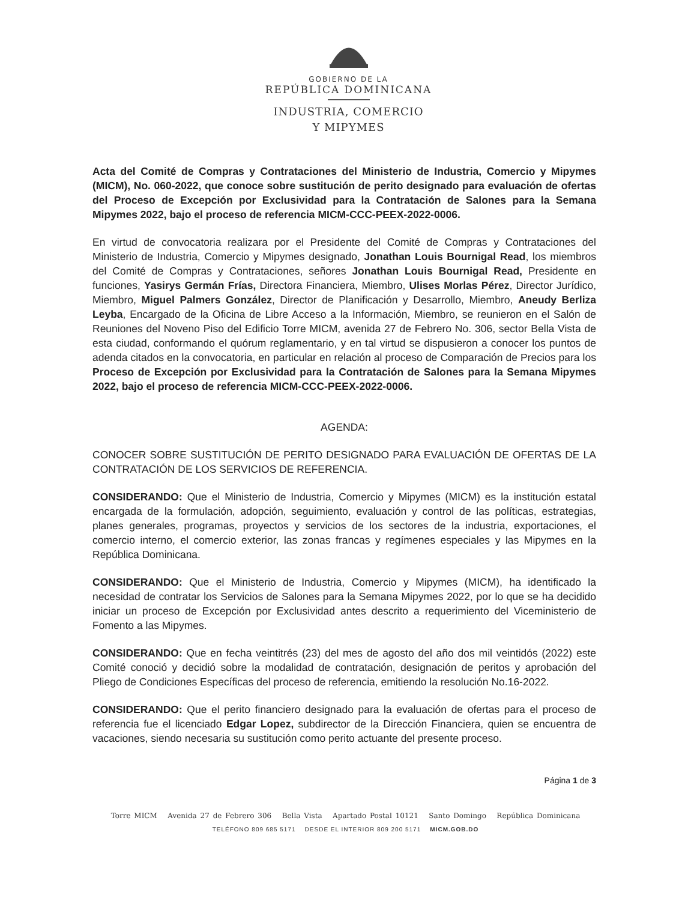GOBIERNO DE LA
REPÚBLICA DOMINICANA
INDUSTRIA, COMERCIO
Y MIPYMES
Acta del Comité de Compras y Contrataciones del Ministerio de Industria, Comercio y Mipymes (MICM), No. 060-2022, que conoce sobre sustitución de perito designado para evaluación de ofertas del Proceso de Excepción por Exclusividad para la Contratación de Salones para la Semana Mipymes 2022, bajo el proceso de referencia MICM-CCC-PEEX-2022-0006.
En virtud de convocatoria realizara por el Presidente del Comité de Compras y Contrataciones del Ministerio de Industria, Comercio y Mipymes designado, Jonathan Louis Bournigal Read, los miembros del Comité de Compras y Contrataciones, señores Jonathan Louis Bournigal Read, Presidente en funciones, Yasirys Germán Frías, Directora Financiera, Miembro, Ulises Morlas Pérez, Director Jurídico, Miembro, Miguel Palmers González, Director de Planificación y Desarrollo, Miembro, Aneudy Berliza Leyba, Encargado de la Oficina de Libre Acceso a la Información, Miembro, se reunieron en el Salón de Reuniones del Noveno Piso del Edificio Torre MICM, avenida 27 de Febrero No. 306, sector Bella Vista de esta ciudad, conformando el quórum reglamentario, y en tal virtud se dispusieron a conocer los puntos de adenda citados en la convocatoria, en particular en relación al proceso de Comparación de Precios para los Proceso de Excepción por Exclusividad para la Contratación de Salones para la Semana Mipymes 2022, bajo el proceso de referencia MICM-CCC-PEEX-2022-0006.
AGENDA:
CONOCER SOBRE SUSTITUCIÓN DE PERITO DESIGNADO PARA EVALUACIÓN DE OFERTAS DE LA CONTRATACIÓN DE LOS SERVICIOS DE REFERENCIA.
CONSIDERANDO: Que el Ministerio de Industria, Comercio y Mipymes (MICM) es la institución estatal encargada de la formulación, adopción, seguimiento, evaluación y control de las políticas, estrategias, planes generales, programas, proyectos y servicios de los sectores de la industria, exportaciones, el comercio interno, el comercio exterior, las zonas francas y regímenes especiales y las Mipymes en la República Dominicana.
CONSIDERANDO: Que el Ministerio de Industria, Comercio y Mipymes (MICM), ha identificado la necesidad de contratar los Servicios de Salones para la Semana Mipymes 2022, por lo que se ha decidido iniciar un proceso de Excepción por Exclusividad antes descrito a requerimiento del Viceministerio de Fomento a las Mipymes.
CONSIDERANDO: Que en fecha veintitrés (23) del mes de agosto del año dos mil veintidós (2022) este Comité conoció y decidió sobre la modalidad de contratación, designación de peritos y aprobación del Pliego de Condiciones Específicas del proceso de referencia, emitiendo la resolución No.16-2022.
CONSIDERANDO: Que el perito financiero designado para la evaluación de ofertas para el proceso de referencia fue el licenciado Edgar Lopez, subdirector de la Dirección Financiera, quien se encuentra de vacaciones, siendo necesaria su sustitución como perito actuante del presente proceso.
Página 1 de 3
Torre MICM Avenida 27 de Febrero 306 Bella Vista Apartado Postal 10121 Santo Domingo República Dominicana
TELÉFONO 809 685 5171 DESDE EL INTERIOR 809 200 5171 MICM.GOB.DO